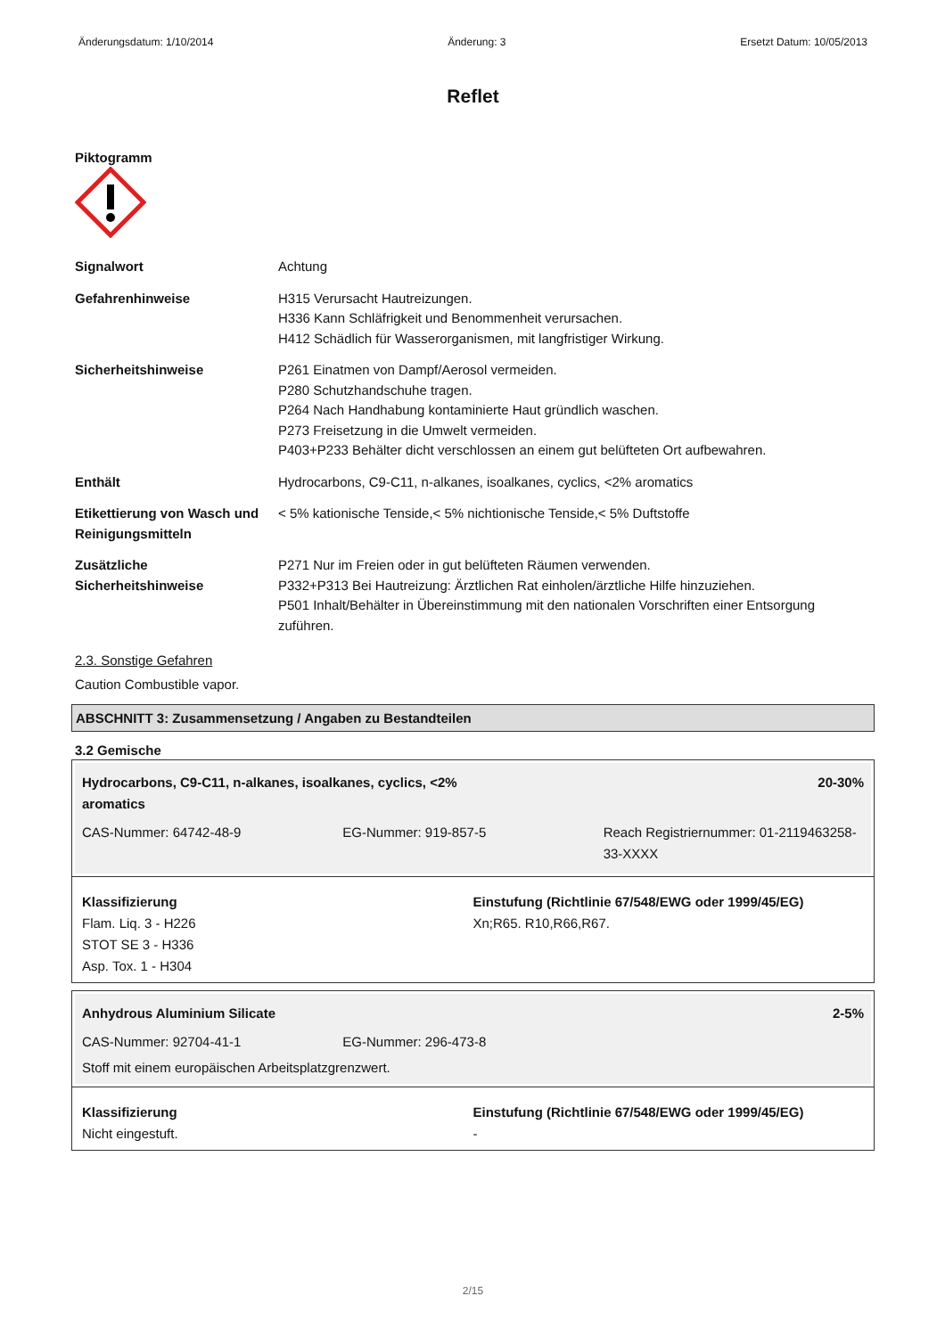Änderungsdatum: 1/10/2014 Änderung: 3 Ersetzt Datum: 10/05/2013
Reflet
Piktogramm
| Signalwort | Achtung |
| Gefahrenhinweise | H315 Verursacht Hautreizungen. H336 Kann Schläfrigkeit und Benommenheit verursachen. H412 Schädlich für Wasserorganismen, mit langfristiger Wirkung. |
| Sicherheitshinweise | P261 Einatmen von Dampf/Aerosol vermeiden. P280 Schutzhandschuhe tragen. P264 Nach Handhabung kontaminierte Haut gründlich waschen. P273 Freisetzung in die Umwelt vermeiden. P403+P233 Behälter dicht verschlossen an einem gut belüfteten Ort aufbewahren. |
| Enthält | Hydrocarbons, C9-C11, n-alkanes, isoalkanes, cyclics, <2% aromatics |
| Etikettierung von Wasch und Reinigungsmitteln | < 5% kationische Tenside,< 5% nichtionische Tenside,< 5% Duftstoffe |
| Zusätzliche Sicherheitshinweise | P271 Nur im Freien oder in gut belüfteten Räumen verwenden. P332+P313 Bei Hautreizung: Ärztlichen Rat einholen/ärztliche Hilfe hinzuziehen. P501 Inhalt/Behälter in Übereinstimmung mit den nationalen Vorschriften einer Entsorgung zuführen. |
2.3. Sonstige Gefahren
Caution Combustible vapor.
ABSCHNITT 3: Zusammensetzung / Angaben zu Bestandteilen
3.2 Gemische
Hydrocarbons, C9-C11, n-alkanes, isoalkanes, cyclics, <2%
aromatics
20-30%
CAS-Nummer: 64742-48-9 EG-Nummer: 919-857-5 Reach Registriernummer: 01-2119463258-33-XXXX
Klassifizierung
Flam. Liq. 3 - H226
STOT SE 3 - H336
Asp. Tox. 1 - H304
Einstufung (Richtlinie 67/548/EWG oder 1999/45/EG)
Xn;R65. R10,R66,R67.
Anhydrous Aluminium Silicate 2-5%
CAS-Nummer: 92704-41-1 EG-Nummer: 296-473-8
Stoff mit einem europäischen Arbeitsplatzgrenzwert.
Klassifizierung
Nicht eingestuft.
Einstufung (Richtlinie 67/548/EWG oder 1999/45/EG)
-
2/15